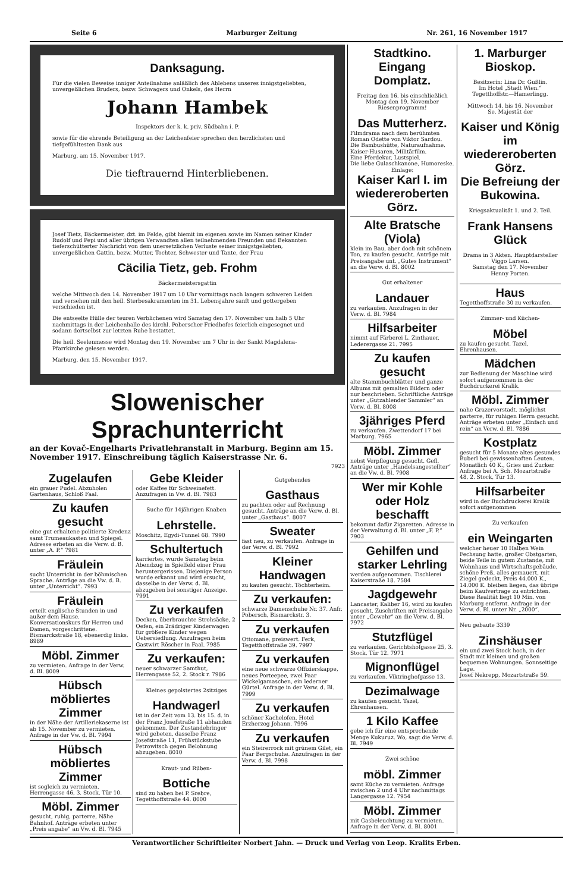Seite 6 Marburger Zeitung Nr. 261, 16 November 1917
Danksagung.
Für die vielen Beweise inniger Anteilnahme anläßlich des Ablebens unseres innigstgeliebten, unvergeßlichen Bruders, bezw. Schwagers und Onkels, des Herrn
Johann Hambek
Inspektors der k. k. priv. Südbahn i. P.
sowie für die ehrende Beteiligung an der Leichenfeier sprechen den herzlichsten und tiefgefühltesten Dank aus
Marburg, am 15. November 1917.
Die tieftrauernd Hinterbliebenen.
Josef Tietz, Bäckermeister, dzt. im Felde, gibt hiemit im eigenen sowie im Namen seiner Kinder Rudolf und Pepi und aller übrigen Verwandten allen teilnehmenden Freunden und Bekannten tieferschütterter Nachricht von dem unersetzlichen Verluste seiner innigstgeliebten, unvergeßlichen Gattin, bezw. Mutter, Tochter, Schwester und Tante, der Frau
Cäcilia Tietz, geb. Frohm
Bäckermeistersgattin
welche Mittwoch den 14. November 1917 um 10 Uhr vormittags nach langem schweren Leiden und versehen mit den heil. Sterbesakramenten im 31. Lebensjahre sanft und gottergeben verschieden ist.
Die entseelte Hülle der teuren Verblichenen wird Samstag den 17. November um halb 5 Uhr nachmittags in der Leichenhalle des kirchl. Poberscher Friedhofes feierlich eingesegnet und sodann dortselbst zur letzten Ruhe bestattet.
Die heil. Seelenmesse wird Montag den 19. November um 7 Uhr in der Sankt Magdalena-Pfarrkirche gelesen werden.
Marburg, den 15. November 1917.
Slowenischer Sprachunterricht
an der Kovač-Engelharts Privatlehranstalt in Marburg. Beginn am 15. November 1917. Einschreibung täglich Kaiserstrasse Nr. 6.
7923
Zugelaufen
ein grauer Pudel. Abzuholen Gartenhaus, Schloß Faal.
Zu kaufen gesucht
eine gut erhaltene politierte Kredenz samt Trumeaukasten und Spiegel. Adresse erbeten an die Verw. d. B. unter „A. P.“ 7981
Fräulein
sucht Unterricht in der böhmischen Sprache. Anträge an die Vw. d. B. unter „Unterricht“. 7993
Fräulein
erteilt englische Stunden in und außer dem Hause. Konversationskurs für Herren und Damen, vorgeschrittene. Bismarckstraße 18, ebenerdig links. 8989
Möbl. Zimmer
zu vermieten. Anfrage in der Verw. d. Bl. 8009
Hübsch möbliertes Zimmer
in der Nähe der Artilleriekaserne ist ab 15. November zu vermieten. Anfrage in der Vw. d. Bl. 7994
Hübsch möbliertes Zimmer
ist sogleich zu vermieten. Herrengasse 46, 3. Stock, Tür 10.
Möbl. Zimmer
gesucht, ruhig, parterre, Nähe Bahnhof. Anträge erbeten unter „Preis angabe“ an Vw. d. Bl. 7945
Gebe Kleider
oder Kaffee für Schweinefett. Anzufragen in Vw. d. Bl. 7983
Suche für 14jährigen Knaben
Lehrstelle.
Moschitz, Egydi-Tunnel 68. 7990
Schultertuch
karriertes, wurde Samstag beim Abendzug in Spielfeld einer Frau heruntergerissen. Diejenige Person wurde erkannt und wird ersucht, dasselbe in der Verw. d. Bl. abzugeben bei sonstiger Anzeige. 7991
Zu verkaufen
Decken, überbrauchte Strohsäcke, 2 Oefen, ein 2rädriger Kinderwagen für größere Kinder wegen Uebersiedlung. Anzufragen beim Gastwirt Röscher in Faal. 7985
Zu verkaufen:
neuer schwarzer Samthut, Herrengasse 52, 2. Stock r. 7986
Kleines gepolstertes 2sitziges
Handwagerl
ist in der Zeit vom 13. bis 15. d. in der Franz Josefstraße 11 abhanden gekommen. Der Zustandebringer wird gebeten, dasselbe Franz Josefstraße 11, Frühstückstube Petrowitsch gegen Belohnung abzugeben. 8010
Kraut- und Rüben-
Bottiche
sind zu haben bei P. Srebre, Tegetthoffstraße 44. 8000
Gutgehendes
Gasthaus
zu pachten oder auf Rechnung gesucht. Anträge an die Verw. d. Bl. unter „Gasthaus“. 8007
Sweater
fast neu, zu verkaufen. Anfrage in der Verw. d. Bl. 7992
Kleiner Handwagen
zu kaufen gesucht. Töchterheim.
Zu verkaufen:
schwarze Damenschuhe Nr. 37. Anfr. Pobersch, Bismarckstr. 3.
Zu verkaufen
Ottomane, preiswert. Ferk, Tegetthoffstraße 39. 7997
Zu verkaufen
eine neue schwarze Offizierskappe, neues Porteepee, zwei Paar Wickelgamaschen, ein lederner Gürtel. Anfrage in der Verw. d. Bl. 7999
Zu verkaufen
schöner Kachelofen. Hotel Erzherzog Johann. 7996
Zu verkaufen
ein Steirerrock mit grünem Gilet, ein Paar Bergschuhe. Anzufragen in der Verw. d. Bl. 7998
Stadtkino. Eingang Domplatz.
Freitag den 16. bis einschließlich Montag den 19. November Riesenprogramm!
Das Mutterherz.
Filmdrama nach dem berühmten Roman Odette von Viktor Sardou.
Die Bambushütte, Naturaufnahme.
Kaiser-Husaren, Militärfilm.
Eine Pferdekur, Lustspiel.
Die liebe Gulaschkanone, Humoreske.
Einlage:
Kaiser Karl I. im wiedereroberten Görz.
Alte Bratsche (Viola)
klein im Bau, aber doch mit schönem Ton, zu kaufen gesucht. Anträge mit Preisangabe unt. „Gutes Instrument“ an die Verw. d. Bl. 8002
Gut erhaltener
Landauer
zu verkaufen. Anzufragen in der Verw. d. Bl. 7984
Hilfsarbeiter
nimmt auf Färberei L. Zinthauer, Lederergasse 21. 7995
Zu kaufen gesucht
alte Stammbuchblätter und ganze Albums mit gemalten Bildern oder nur beschrieben. Schriftliche Anträge unter „Gutzahlender Sammler“ an Verw. d. Bl. 8008
3jähriges Pferd
zu verkaufen. Zwettendorf 17 bei Marburg. 7965
Möbl. Zimmer
nebst Verpflegung gesucht. Gefl. Anträge unter „Handelsangestellter“ an die Vw. d. Bl. 7908
Wer mir Kohle oder Holz beschafft
bekommt dafür Zigaretten. Adresse in der Verwaltung d. Bl. unter „F. P.“ 7903
Gehilfen und starker Lehrling
werden aufgenommen. Tischlerei Kaiserstraße 18. 7584
Jagdgewehr
Lancaster, Kaliber 16, wird zu kaufen gesucht. Zuschriften mit Preisangabe unter „Gewehr“ an die Verw. d. Bl. 7972
Stutzflügel
zu verkaufen. Gerichtshofgasse 25, 3. Stock, Tür 12. 7971
Mignonflügel
zu verkaufen. Viktringhofgasse 13.
Dezimalwage
zu kaufen gesucht. Tazel, Ehrenhausen.
1 Kilo Kaffee
gebe ich für eine entsprechende Menge Kukuruz. Wo, sagt die Verw. d. Bl. 7949
Zwei schöne
möbl. Zimmer
samt Küche zu vermieten. Anfrage zwischen 2 und 4 Uhr nachmittags Langergasse 12. 7954
Möbl. Zimmer
mit Gasbeleuchtung zu vermieten. Anfrage in der Verw. d. Bl. 8001
1. Marburger Bioskop.
Besitzerin: Lina Dr. Gußlin.
Im Hotel „Stadt Wien.“
Tegetthoffstr.—Hamerlingg.
Mittwoch 14. bis 16. November
Se. Majestät der
Kaiser und König im wiedereroberten Görz.
Die Befreiung der Bukowina.
Kriegsaktualität 1. und 2. Teil.
Frank Hansens Glück
Drama in 3 Akten. Hauptdarsteller Viggo Larsen.
Samstag den 17. November
Henny Porten.
Haus
Tegetthoffstraße 30 zu verkaufen.
Zimmer- und Küchen-
Möbel
zu kaufen gesucht. Tazel, Ehrenhausen.
Mädchen
zur Bedienung der Maschine wird sofort aufgenommen in der Buchdruckerei Kralik.
Möbl. Zimmer
nahe Grazervorstadt. möglichst parterre, für ruhigen Herrn gesucht. Anträge erbeten unter „Einfach und rein“ an Verw. d. Bl. 7886
Kostplatz
gesucht für 5 Monate altes gesundes Buberl bei gewissenhaften Leuten. Monatlich 40 K., Gries und Zucker. Anfrage bei A. Sch. Mozartstraße 48, 2. Stock, Tür 13.
Hilfsarbeiter
wird in der Buchdruckerei Kralik sofort aufgenommen
Zu verkaufen
ein Weingarten
welcher heuer 10 Halben Wein Fechsung hatte, großer Obstgarten, beide Teile in gutem Zustande, mit Wohnhaus und Wirtschaftsgebäude, schöne Preß, alles gemauert, mit Ziegel gedeckt, Preis 44.000 K., 14.000 K. bleiben liegen, das übrige beim Kaufvertrage zu entrichten. Diese Realität liegt 10 Min. von Marburg entfernt. Anfrage in der Verw. d. Bl. unter Nr. „2000“.
Neu gebaute 3339
Zinshäuser
ein und zwei Stock hoch, in der Stadt mit kleinen und großen bequemen Wohnungen. Sonnseitige Lage.
Josef Nekrepp, Mozartstraße 59.
Verantwortlicher Schriftleiter Norbert Jahn. — Druck und Verlag von Leop. Kralits Erben.